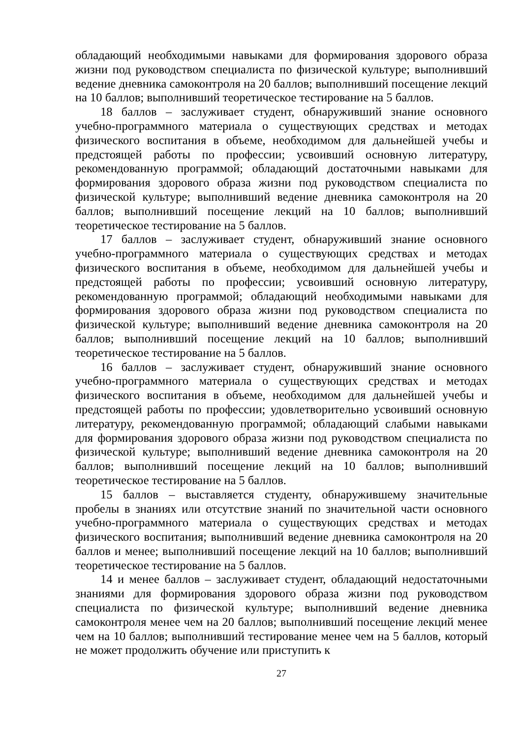обладающий необходимыми навыками для формирования здорового образа жизни под руководством специалиста по физической культуре; выполнивший ведение дневника самоконтроля на 20 баллов; выполнивший посещение лекций на 10 баллов; выполнивший теоретическое тестирование на 5 баллов.
18 баллов – заслуживает студент, обнаруживший знание основного учебно-программного материала о существующих средствах и методах физического воспитания в объеме, необходимом для дальнейшей учебы и предстоящей работы по профессии; усвоивший основную литературу, рекомендованную программой; обладающий достаточными навыками для формирования здорового образа жизни под руководством специалиста по физической культуре; выполнивший ведение дневника самоконтроля на 20 баллов; выполнивший посещение лекций на 10 баллов; выполнивший теоретическое тестирование на 5 баллов.
17 баллов – заслуживает студент, обнаруживший знание основного учебно-программного материала о существующих средствах и методах физического воспитания в объеме, необходимом для дальнейшей учебы и предстоящей работы по профессии; усвоивший основную литературу, рекомендованную программой; обладающий необходимыми навыками для формирования здорового образа жизни под руководством специалиста по физической культуре; выполнивший ведение дневника самоконтроля на 20 баллов; выполнивший посещение лекций на 10 баллов; выполнивший теоретическое тестирование на 5 баллов.
16 баллов – заслуживает студент, обнаруживший знание основного учебно-программного материала о существующих средствах и методах физического воспитания в объеме, необходимом для дальнейшей учебы и предстоящей работы по профессии; удовлетворительно усвоивший основную литературу, рекомендованную программой; обладающий слабыми навыками для формирования здорового образа жизни под руководством специалиста по физической культуре; выполнивший ведение дневника самоконтроля на 20 баллов; выполнивший посещение лекций на 10 баллов; выполнивший теоретическое тестирование на 5 баллов.
15 баллов – выставляется студенту, обнаружившему значительные пробелы в знаниях или отсутствие знаний по значительной части основного учебно-программного материала о существующих средствах и методах физического воспитания; выполнивший ведение дневника самоконтроля на 20 баллов и менее; выполнивший посещение лекций на 10 баллов; выполнивший теоретическое тестирование на 5 баллов.
14 и менее баллов – заслуживает студент, обладающий недостаточными знаниями для формирования здорового образа жизни под руководством специалиста по физической культуре; выполнивший ведение дневника самоконтроля менее чем на 20 баллов; выполнивший посещение лекций менее чем на 10 баллов; выполнивший тестирование менее чем на 5 баллов, который не может продолжить обучение или приступить к
27